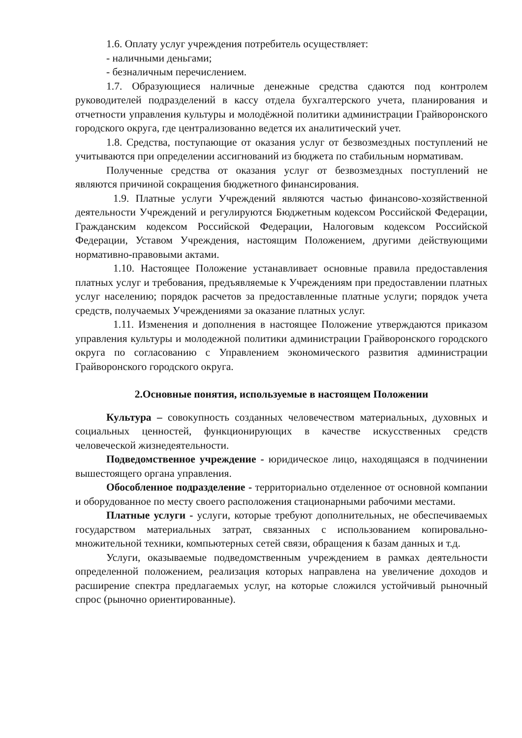1.6. Оплату услуг учреждения потребитель осуществляет:
- наличными деньгами;
- безналичным перечислением.
1.7. Образующиеся наличные денежные средства сдаются под контролем руководителей подразделений в кассу отдела бухгалтерского учета, планирования и отчетности управления культуры и молодёжной политики администрации Грайворонского городского округа, где централизованно ведется их аналитический учет.
1.8. Средства, поступающие от оказания услуг от безвозмездных поступлений не учитываются при определении ассигнований из бюджета по стабильным нормативам.
Полученные средства от оказания услуг от безвозмездных поступлений не являются причиной сокращения бюджетного финансирования.
1.9. Платные услуги Учреждений являются частью финансово-хозяйственной деятельности Учреждений и регулируются Бюджетным кодексом Российской Федерации, Гражданским кодексом Российской Федерации, Налоговым кодексом Российской Федерации, Уставом Учреждения, настоящим Положением, другими действующими нормативно-правовыми актами.
1.10. Настоящее Положение устанавливает основные правила предоставления платных услуг и требования, предъявляемые к Учреждениям при предоставлении платных услуг населению; порядок расчетов за предоставленные платные услуги; порядок учета средств, получаемых Учреждениями за оказание платных услуг.
1.11. Изменения и дополнения в настоящее Положение утверждаются приказом управления культуры и молодежной политики администрации Грайворонского городского округа по согласованию с Управлением экономического развития администрации Грайворонского городского округа.
2.Основные понятия, используемые в настоящем Положении
Культура – совокупность созданных человечеством материальных, духовных и социальных ценностей, функционирующих в качестве искусственных средств человеческой жизнедеятельности.
Подведомственное учреждение - юридическое лицо, находящаяся в подчинении вышестоящего органа управления.
Обособленное подразделение - территориально отделенное от основной компании и оборудованное по месту своего расположения стационарными рабочими местами.
Платные услуги - услуги, которые требуют дополнительных, не обеспечиваемых государством материальных затрат, связанных с использованием копировально-множительной техники, компьютерных сетей связи, обращения к базам данных и т.д.
Услуги, оказываемые подведомственным учреждением в рамках деятельности определенной положением, реализация которых направлена на увеличение доходов и расширение спектра предлагаемых услуг, на которые сложился устойчивый рыночный спрос (рыночно ориентированные).